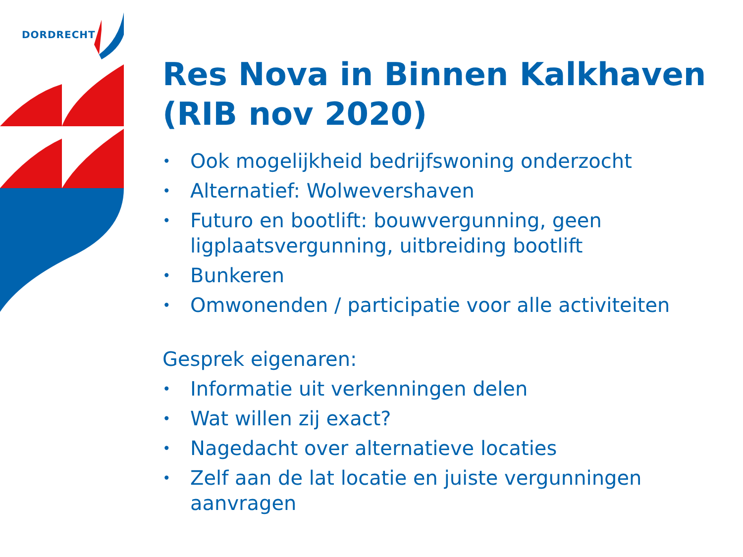DORDRECHT
Res Nova in Binnen Kalkhaven (RIB nov 2020)
• Ook mogelijkheid bedrijfswoning onderzocht
• Alternatief: Wolwevershaven
• Futuro en bootlift: bouwvergunning, geen ligplaatsvergunning, uitbreiding bootlift
• Bunkeren
• Omwonenden / participatie voor alle activiteiten
Gesprek eigenaren:
• Informatie uit verkenningen delen
• Wat willen zij exact?
• Nagedacht over alternatieve locaties
• Zelf aan de lat locatie en juiste vergunningen aanvragen